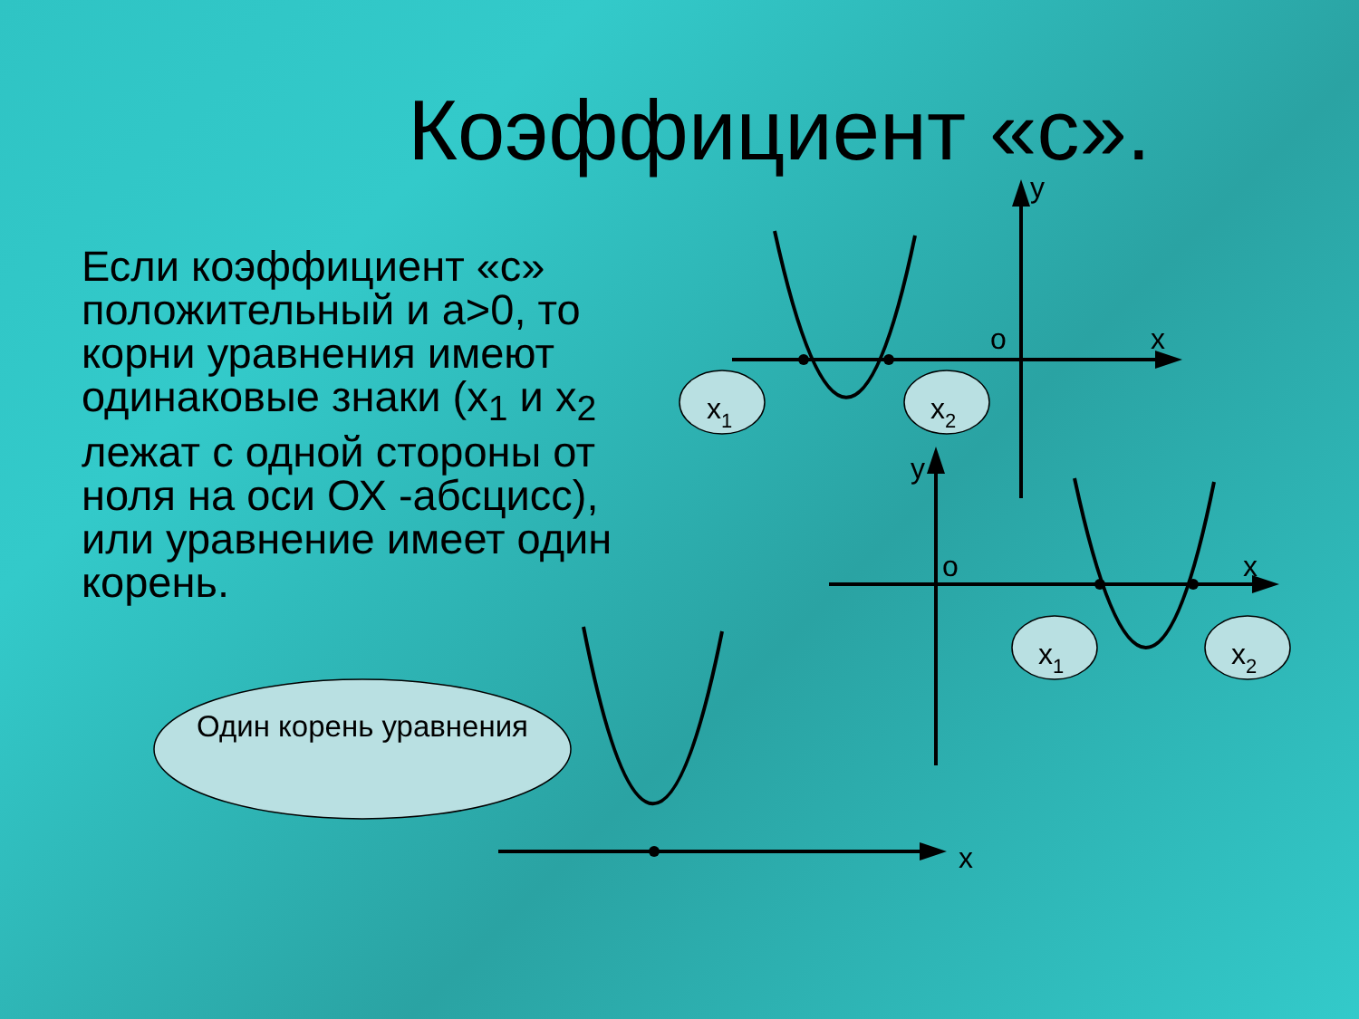y
o
x
y
o
x
x
x1
x2
x1
x2
Коэффициент «с».
Если коэффициент «с» положительный и а>0, то корни уравнения имеют одинаковые знаки (х<sub>1</sub> и х<sub>2</sub> лежат с одной стороны от ноля на оси ОХ -абсцисс),
или уравнение имеет один корень.
Один корень уравнения